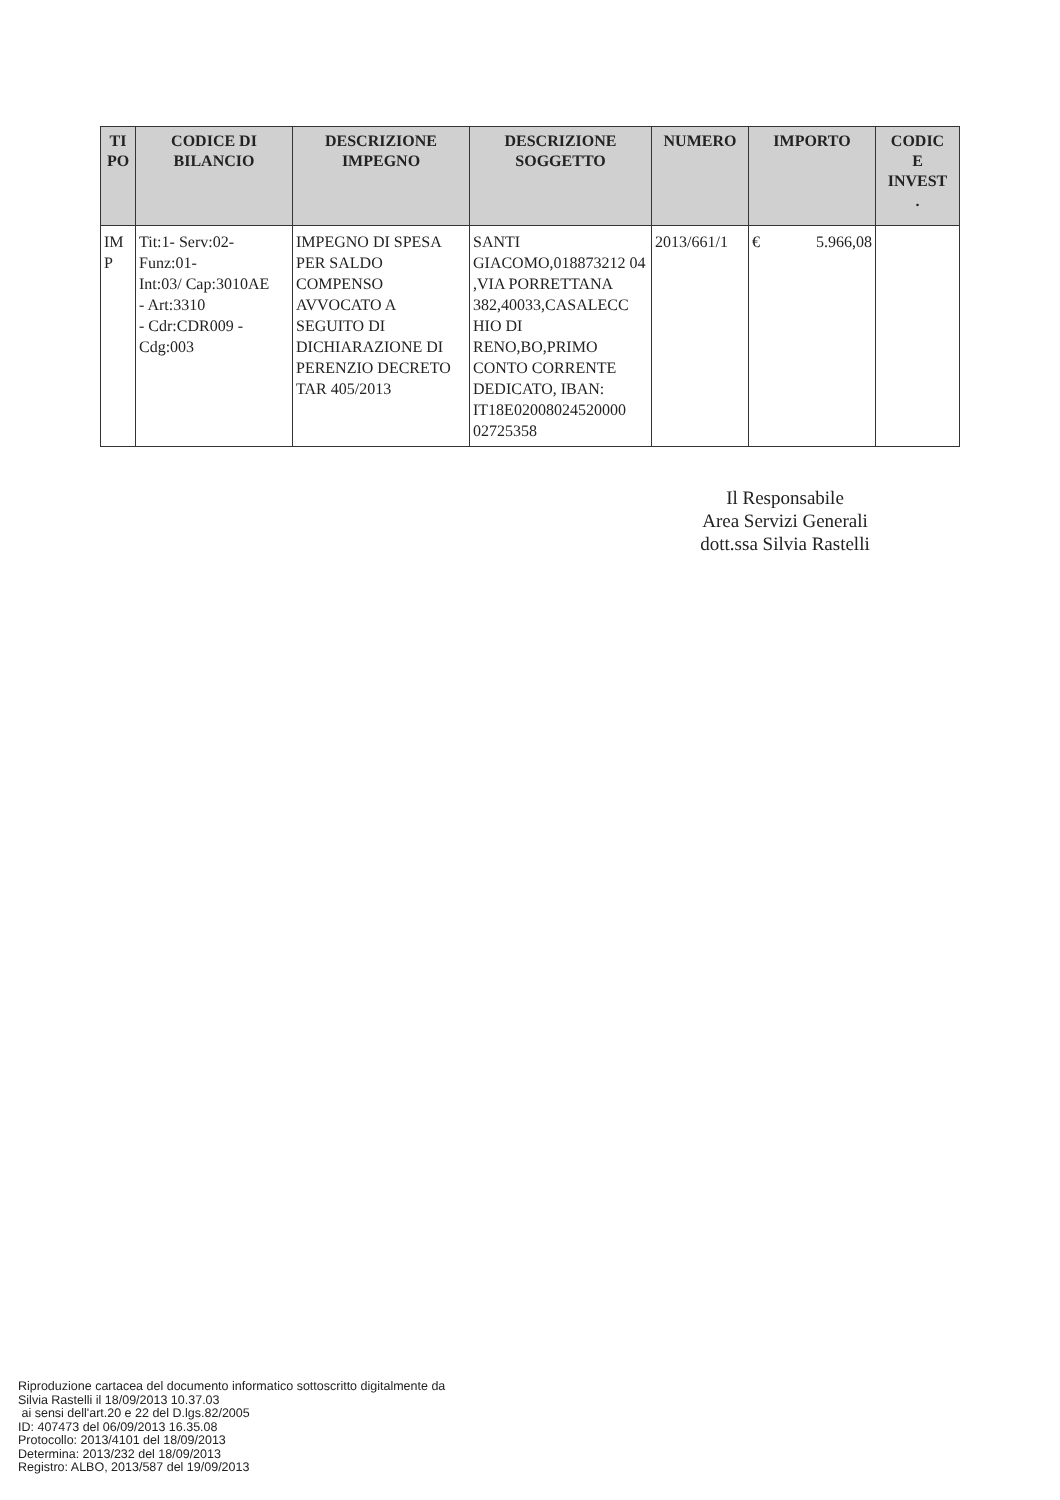| TI PO | CODICE DI BILANCIO | DESCRIZIONE IMPEGNO | DESCRIZIONE SOGGETTO | NUMERO | IMPORTO | CODIC E INVEST . |
| --- | --- | --- | --- | --- | --- | --- |
| IM P | Tit:1- Serv:02- Funz:01- Int:03/ Cap:3010AE - Art:3310 - Cdr:CDR009 - Cdg:003 | IMPEGNO DI SPESA PER SALDO COMPENSO AVVOCATO A SEGUITO DI DICHIARAZIONE DI PERENZIO DECRETO TAR 405/2013 | SANTI GIACOMO,018873212 04 ,VIA PORRETTANA 382,40033,CASALECC HIO DI RENO,BO,PRIMO CONTO CORRENTE DEDICATO, IBAN: IT18E02008024520000 02725358 | 2013/661/1 | € 5.966,08 | |
Il Responsabile
Area Servizi Generali
dott.ssa Silvia Rastelli
Riproduzione cartacea del documento informatico sottoscritto digitalmente da
Silvia Rastelli il 18/09/2013 10.37.03
ai sensi dell'art.20 e 22 del D.lgs.82/2005
ID: 407473 del 06/09/2013 16.35.08
Protocollo: 2013/4101 del 18/09/2013
Determina: 2013/232 del 18/09/2013
Registro: ALBO, 2013/587 del 19/09/2013